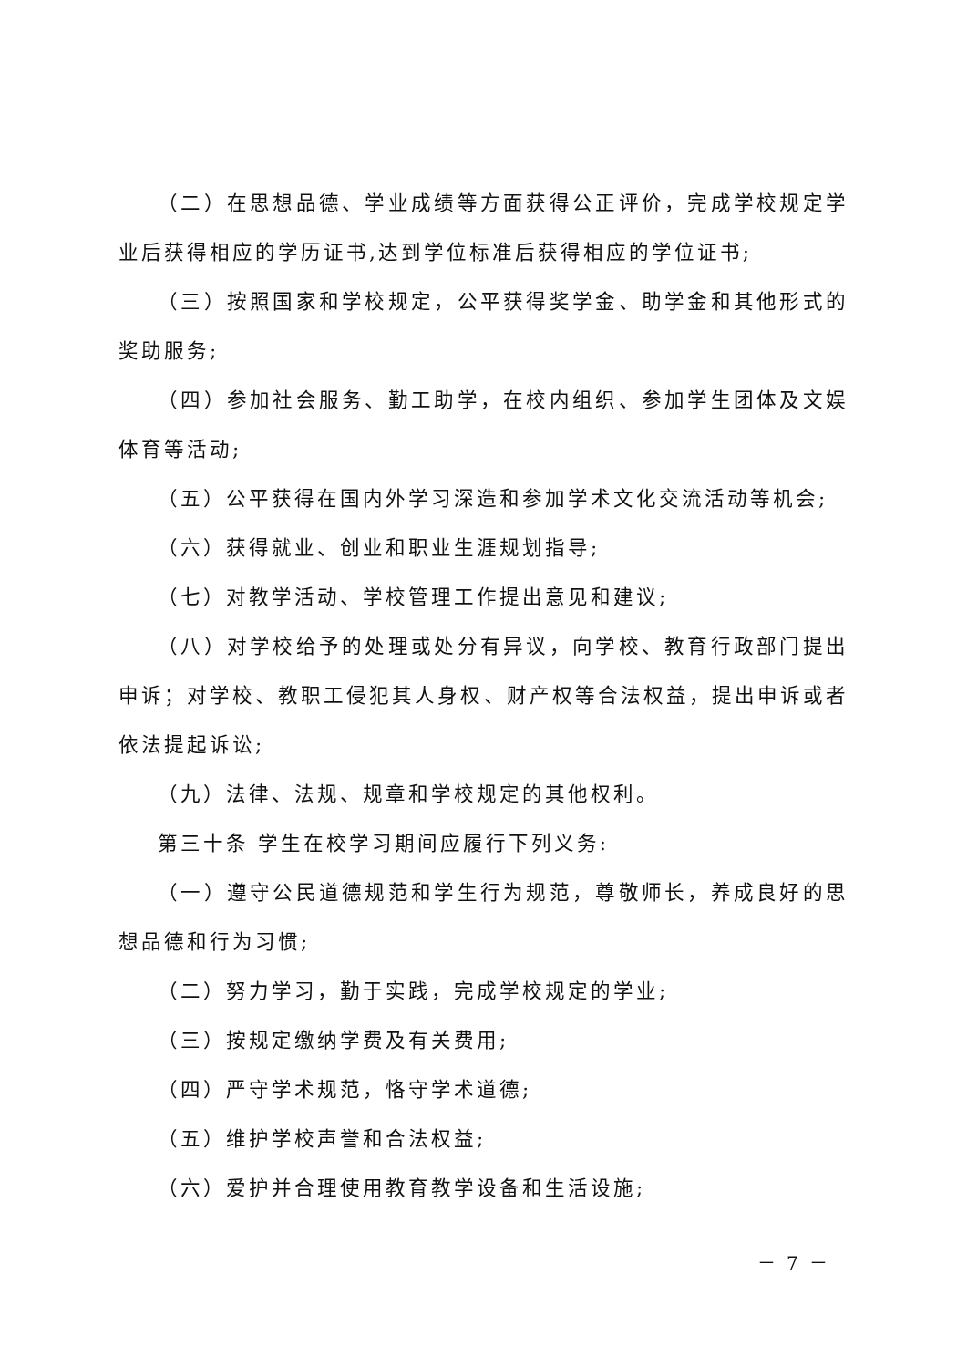（二）在思想品德、学业成绩等方面获得公正评价，完成学校规定学业后获得相应的学历证书,达到学位标准后获得相应的学位证书;
（三）按照国家和学校规定，公平获得奖学金、助学金和其他形式的奖助服务;
（四）参加社会服务、勤工助学，在校内组织、参加学生团体及文娱体育等活动;
（五）公平获得在国内外学习深造和参加学术文化交流活动等机会;
（六）获得就业、创业和职业生涯规划指导;
（七）对教学活动、学校管理工作提出意见和建议;
（八）对学校给予的处理或处分有异议，向学校、教育行政部门提出申诉；对学校、教职工侵犯其人身权、财产权等合法权益，提出申诉或者依法提起诉讼;
（九）法律、法规、规章和学校规定的其他权利。
第三十条 学生在校学习期间应履行下列义务:
（一）遵守公民道德规范和学生行为规范，尊敬师长，养成良好的思想品德和行为习惯;
（二）努力学习，勤于实践，完成学校规定的学业;
（三）按规定缴纳学费及有关费用;
（四）严守学术规范，恪守学术道德;
（五）维护学校声誉和合法权益;
（六）爱护并合理使用教育教学设备和生活设施;
－ 7 －